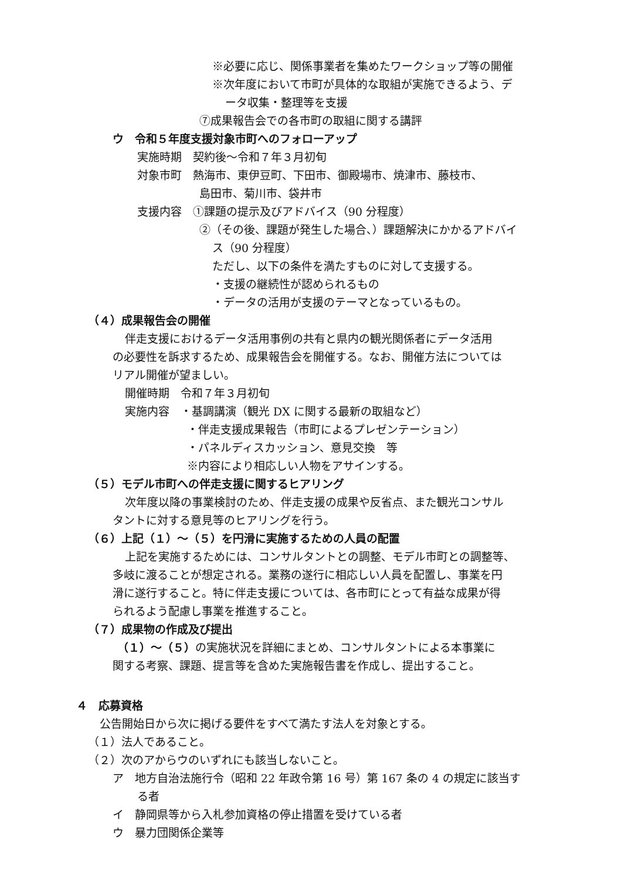※必要に応じ、関係事業者を集めたワークショップ等の開催
※次年度において市町が具体的な取組が実施できるよう、デ
ータ収集・整理等を支援
⑦成果報告会での各市町の取組に関する講評
ウ　令和５年度支援対象市町へのフォローアップ
実施時期　契約後～令和７年３月初旬
対象市町　熱海市、東伊豆町、下田市、御殿場市、焼津市、藤枝市、
島田市、菊川市、袋井市
支援内容　①課題の提示及びアドバイス（90 分程度）
②（その後、課題が発生した場合、）課題解決にかかるアドバイ
ス（90 分程度）
ただし、以下の条件を満たすものに対して支援する。
・支援の継続性が認められるもの
・データの活用が支援のテーマとなっているもの。
（４）成果報告会の開催
伴走支援におけるデータ活用事例の共有と県内の観光関係者にデータ活用
の必要性を訴求するため、成果報告会を開催する。なお、開催方法については
リアル開催が望ましい。
開催時期　令和７年３月初旬
実施内容　・基調講演（観光 DX に関する最新の取組など）
・伴走支援成果報告（市町によるプレゼンテーション）
・パネルディスカッション、意見交換　等
※内容により相応しい人物をアサインする。
（５）モデル市町への伴走支援に関するヒアリング
次年度以降の事業検討のため、伴走支援の成果や反省点、また観光コンサル
タントに対する意見等のヒアリングを行う。
（６）上記（１）～（５）を円滑に実施するための人員の配置
上記を実施するためには、コンサルタントとの調整、モデル市町との調整等、
多岐に渡ることが想定される。業務の遂行に相応しい人員を配置し、事業を円
滑に遂行すること。特に伴走支援については、各市町にとって有益な成果が得
られるよう配慮し事業を推進すること。
（７）成果物の作成及び提出
（１）～（５）の実施状況を詳細にまとめ、コンサルタントによる本事業に
関する考察、課題、提言等を含めた実施報告書を作成し、提出すること。
４　応募資格
公告開始日から次に掲げる要件をすべて満たす法人を対象とする。
（１）法人であること。
（２）次のアからウのいずれにも該当しないこと。
ア　地方自治法施行令（昭和 22 年政令第 16 号）第 167 条の 4 の規定に該当す
る者
イ　静岡県等から入札参加資格の停止措置を受けている者
ウ　暴力団関係企業等